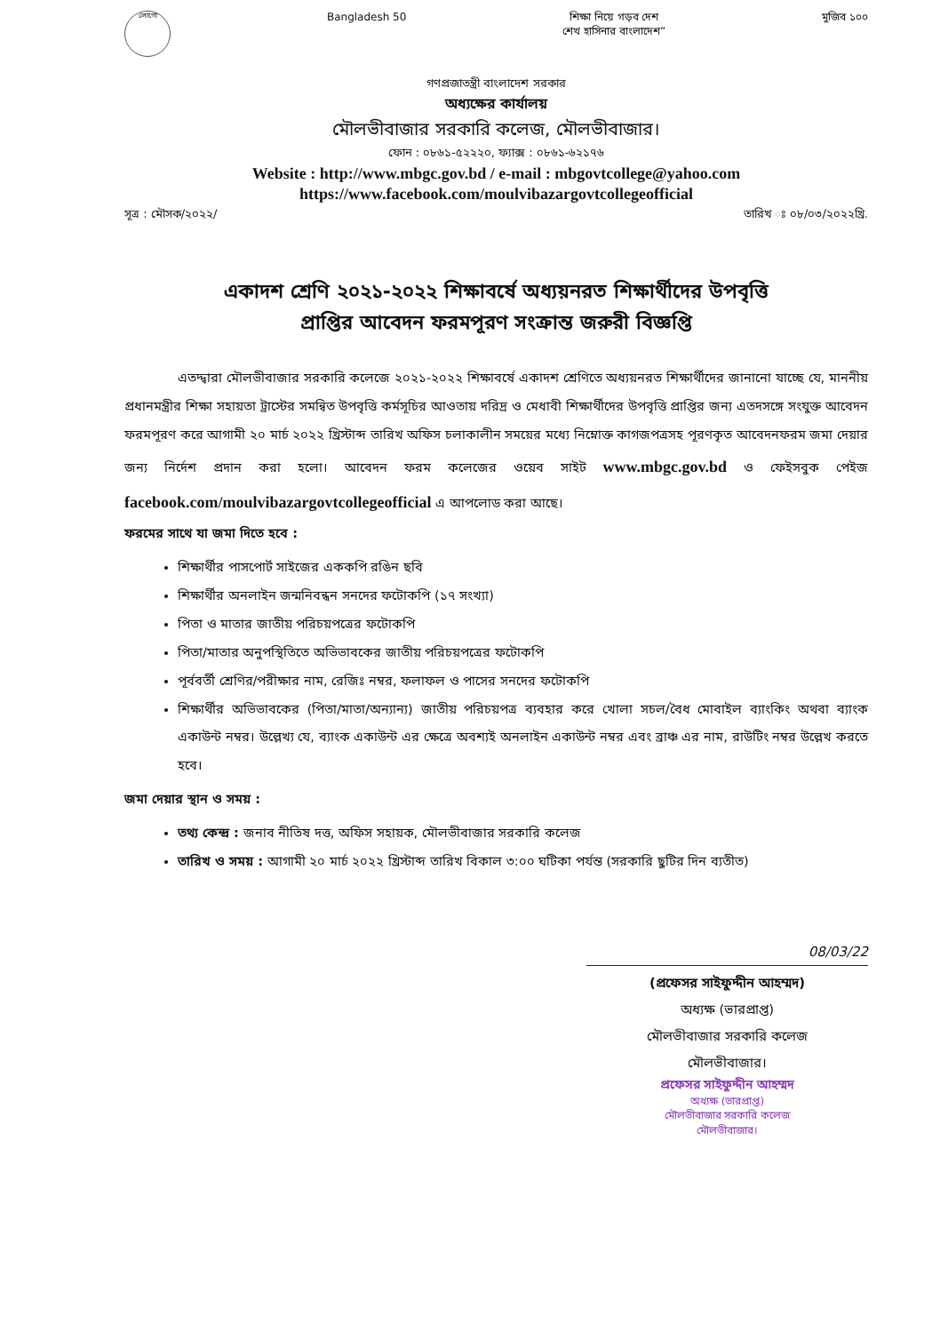লোগো
Bangladesh 50 শিক্ষা নিয়ে গড়ব দেশ
শেখ হাসিনার বাংলাদেশ”
মুজিব ১০০
গণপ্রজাতন্ত্রী বাংলাদেশ সরকার
অধ্যক্ষের কার্যালয়
মৌলভীবাজার সরকারি কলেজ, মৌলভীবাজার।
ফোন : ০৮৬১-৫২২২০, ফ্যাক্স : ০৮৬১-৬২১৭৬
Website : http://www.mbgc.gov.bd / e-mail : mbgovtcollege@yahoo.com
https://www.facebook.com/moulvibazargovtcollegeofficial
সূত্র : মৌসক/২০২২/ তারিখ ঃ ০৮/০৩/২০২২খ্রি.
একাদশ শ্রেণি ২০২১-২০২২ শিক্ষাবর্ষে অধ্যয়নরত শিক্ষার্থীদের উপবৃত্তি
প্রাপ্তির আবেদন ফরমপূরণ সংক্রান্ত জরুরী বিজ্ঞপ্তি
এতদ্দ্বারা মৌলভীবাজার সরকারি কলেজে ২০২১-২০২২ শিক্ষাবর্ষে একাদশ শ্রেণিতে অধ্যয়নরত শিক্ষার্থীদের জানানো যাচ্ছে যে, মাননীয় প্রধানমন্ত্রীর শিক্ষা সহায়তা ট্রাস্টের সমন্বিত উপবৃত্তি কর্মসূচির আওতায় দরিদ্র ও মেধাবী শিক্ষার্থীদের উপবৃত্তি প্রাপ্তির জন্য এতদসঙ্গে সংযুক্ত আবেদন ফরমপূরণ করে আগামী ২০ মার্চ ২০২২ খ্রিস্টাব্দ তারিখ অফিস চলাকালীন সময়ের মধ্যে নিম্নোক্ত কাগজপত্রসহ পূরণকৃত আবেদনফরম জমা দেয়ার জন্য নির্দেশ প্রদান করা হলো। আবেদন ফরম কলেজের ওয়েব সাইট www.mbgc.gov.bd ও ফেইসবুক পেইজ facebook.com/moulvibazargovtcollegeofficial এ আপলোড করা আছে।
ফরমের সাথে যা জমা দিতে হবে :
শিক্ষার্থীর পাসপোর্ট সাইজের এককপি রঙিন ছবি
শিক্ষার্থীর অনলাইন জন্মনিবন্ধন সনদের ফটোকপি (১৭ সংখ্যা)
পিতা ও মাতার জাতীয় পরিচয়পত্রের ফটোকপি
পিতা/মাতার অনুপস্থিতিতে অভিভাবকের জাতীয় পরিচয়পত্রের ফটোকপি
পূর্ববর্তী শ্রেণির/পরীক্ষার নাম, রেজিঃ নম্বর, ফলাফল ও পাসের সনদের ফটোকপি
শিক্ষার্থীর অভিভাবকের (পিতা/মাতা/অন্যান্য) জাতীয় পরিচয়পত্র ব্যবহার করে খোলা সচল/বৈধ মোবাইল ব্যাংকিং অথবা ব্যাংক একাউন্ট নম্বর। উল্লেখ্য যে, ব্যাংক একাউন্ট এর ক্ষেত্রে অবশ্যই অনলাইন একাউন্ট নম্বর এবং ব্রাঞ্চ এর নাম, রাউটিং নম্বর উল্লেখ করতে হবে।
জমা দেয়ার স্থান ও সময় :
তথ্য কেন্দ্র : জনাব নীতিষ দত্ত, অফিস সহায়ক, মৌলভীবাজার সরকারি কলেজ
তারিখ ও সময় : আগামী ২০ মার্চ ২০২২ খ্রিস্টাব্দ তারিখ বিকাল ৩:০০ ঘটিকা পর্যন্ত (সরকারি ছুটির দিন ব্যতীত)
08/03/22
(প্রফেসর সাইফুদ্দীন আহম্মদ)
অধ্যক্ষ (ভারপ্রাপ্ত)
মৌলভীবাজার সরকারি কলেজ
মৌলভীবাজার।
প্রফেসর সাইফুদ্দীন আহম্মদ
অধ্যক্ষ (ভারপ্রাপ্ত)
মৌলভীবাজার সরকারি কলেজ
মৌলভীবাজার।